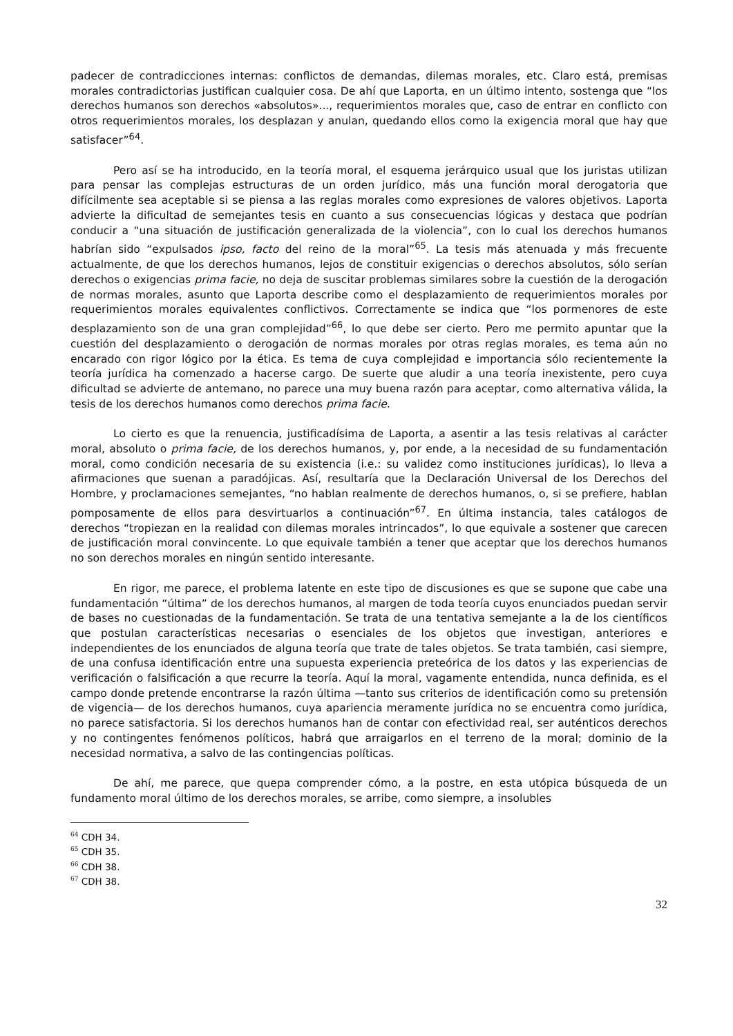padecer de contradicciones internas: conflictos de demandas, dilemas morales, etc. Claro está, premisas morales contradictorias justifican cualquier cosa. De ahí que Laporta, en un último intento, sostenga que “los derechos humanos son derechos «absolutos»..., requerimientos morales que, caso de entrar en conflicto con otros requerimientos morales, los desplazan y anulan, quedando ellos como la exigencia moral que hay que satisfacer”<sup>64</sup>.
Pero así se ha introducido, en la teoría moral, el esquema jerárquico usual que los juristas utilizan para pensar las complejas estructuras de un orden jurídico, más una función moral derogatoria que difícilmente sea aceptable si se piensa a las reglas morales como expresiones de valores objetivos. Laporta advierte la dificultad de semejantes tesis en cuanto a sus consecuencias lógicas y destaca que podrían conducir a “una situación de justificación generalizada de la violencia”, con lo cual los derechos humanos habrían sido “expulsados ipso, facto del reino de la moral”<sup>65</sup>. La tesis más atenuada y más frecuente actualmente, de que los derechos humanos, lejos de constituir exigencias o derechos absolutos, sólo serían derechos o exigencias prima facie, no deja de suscitar problemas similares sobre la cuestión de la derogación de normas morales, asunto que Laporta describe como el desplazamiento de requerimientos morales por requerimientos morales equivalentes conflictivos. Correctamente se indica que “los pormenores de este desplazamiento son de una gran complejidad”<sup>66</sup>, lo que debe ser cierto. Pero me permito apuntar que la cuestión del desplazamiento o derogación de normas morales por otras reglas morales, es tema aún no encarado con rigor lógico por la ética. Es tema de cuya complejidad e importancia sólo recientemente la teoría jurídica ha comenzado a hacerse cargo. De suerte que aludir a una teoría inexistente, pero cuya dificultad se advierte de antemano, no parece una muy buena razón para aceptar, como alternativa válida, la tesis de los derechos humanos como derechos prima facie.
Lo cierto es que la renuencia, justificadísima de Laporta, a asentir a las tesis relativas al carácter moral, absoluto o prima facie, de los derechos humanos, y, por ende, a la necesidad de su fundamentación moral, como condición necesaria de su existencia (i.e.: su validez como instituciones jurídicas), lo lleva a afirmaciones que suenan a paradójicas. Así, resultaría que la Declaración Universal de los Derechos del Hombre, y proclamaciones semejantes, “no hablan realmente de derechos humanos, o, si se prefiere, hablan pomposamente de ellos para desvirtuarlos a continuación”<sup>67</sup>. En última instancia, tales catálogos de derechos “tropiezan en la realidad con dilemas morales intrincados”, lo que equivale a sostener que carecen de justificación moral convincente. Lo que equivale también a tener que aceptar que los derechos humanos no son derechos morales en ningún sentido interesante.
En rigor, me parece, el problema latente en este tipo de discusiones es que se supone que cabe una fundamentación “última” de los derechos humanos, al margen de toda teoría cuyos enunciados puedan servir de bases no cuestionadas de la fundamentación. Se trata de una tentativa semejante a la de los científicos que postulan características necesarias o esenciales de los objetos que investigan, anteriores e independientes de los enunciados de alguna teoría que trate de tales objetos. Se trata también, casi siempre, de una confusa identificación entre una supuesta experiencia preteórica de los datos y las experiencias de verificación o falsificación a que recurre la teoría. Aquí la moral, vagamente entendida, nunca definida, es el campo donde pretende encontrarse la razón última —tanto sus criterios de identificación como su pretensión de vigencia— de los derechos humanos, cuya apariencia meramente jurídica no se encuentra como jurídica, no parece satisfactoria. Si los derechos humanos han de contar con efectividad real, ser auténticos derechos y no contingentes fenómenos políticos, habrá que arraigarlos en el terreno de la moral; dominio de la necesidad normativa, a salvo de las contingencias políticas.
De ahí, me parece, que quepa comprender cómo, a la postre, en esta utópica búsqueda de un fundamento moral último de los derechos morales, se arribe, como siempre, a insolubles
<sup>64</sup> CDH 34.
<sup>65</sup> CDH 35.
<sup>66</sup> CDH 38.
<sup>67</sup> CDH 38.
32